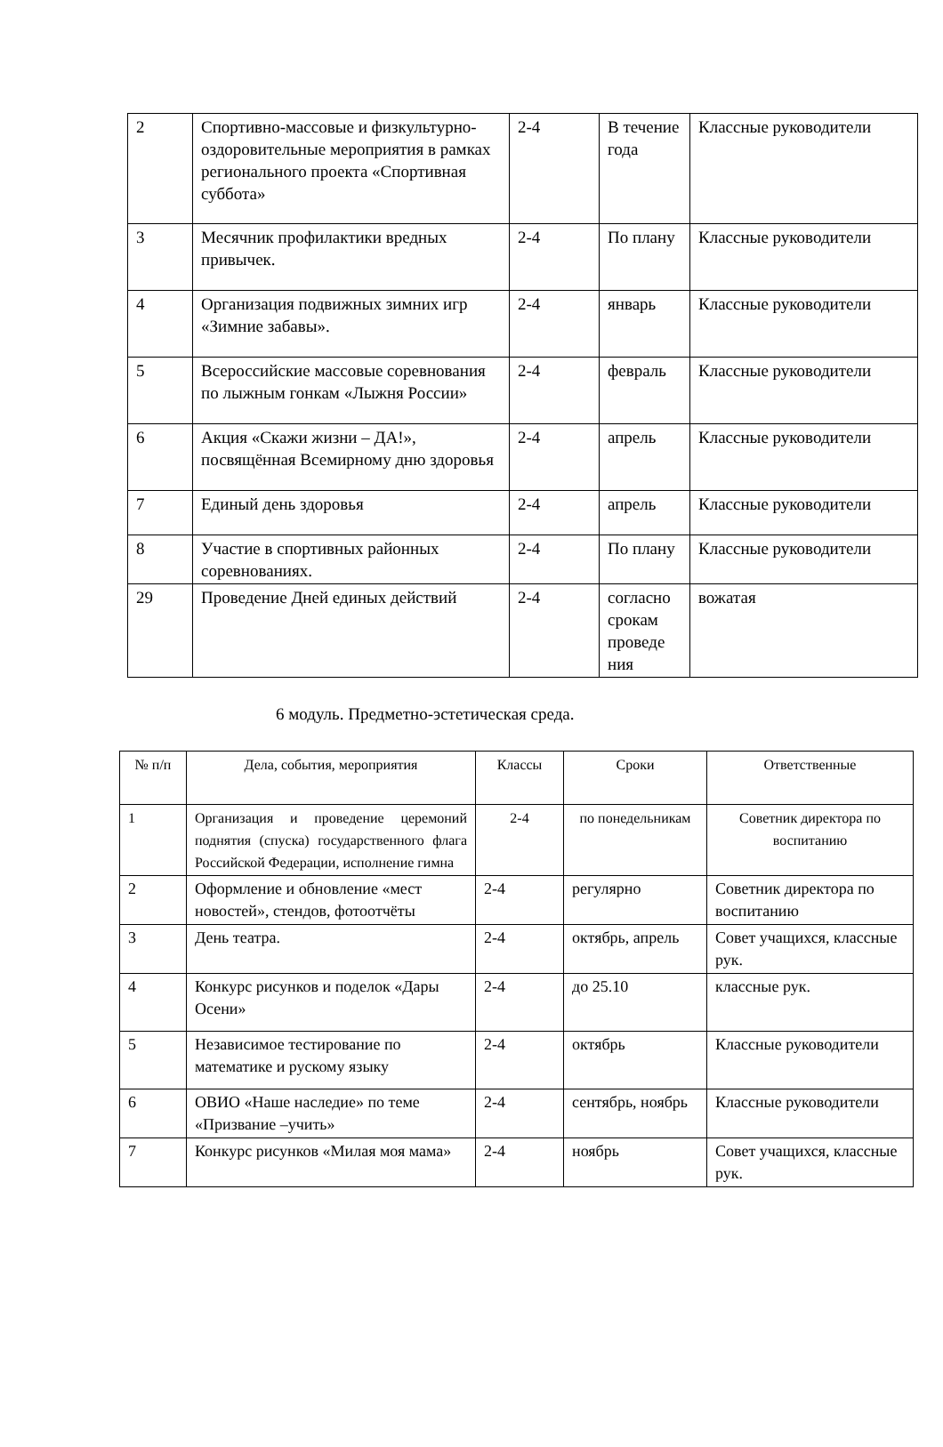| 2 | Спортивно-массовые и физкультурно-оздоровительные мероприятия в рамках регионального проекта «Спортивная суббота» | 2-4 | В течение года | Классные руководители |
| 3 | Месячник профилактики вредных привычек. | 2-4 | По плану | Классные руководители |
| 4 | Организация подвижных зимних игр «Зимние забавы». | 2-4 | январь | Классные руководители |
| 5 | Всероссийские массовые соревнования по лыжным гонкам «Лыжня России» | 2-4 | февраль | Классные руководители |
| 6 | Акция «Скажи жизни – ДА!», посвящённая Всемирному дню здоровья | 2-4 | апрель | Классные руководители |
| 7 | Единый день здоровья | 2-4 | апрель | Классные руководители |
| 8 | Участие в спортивных районных соревнованиях. | 2-4 | По плану | Классные руководители |
| 29 | Проведение Дней единых действий | 2-4 | согласно срокам проведе ния | вожатая |
6 модуль. Предметно-эстетическая среда.
| № п/п | Дела, события, мероприятия | Классы | Сроки | Ответственные |
| --- | --- | --- | --- | --- |
| 1 | Организация и проведение церемоний поднятия (спуска) государственного флага Российской Федерации, исполнение гимна | 2-4 | по понедельникам | Советник директора по воспитанию |
| 2 | Оформление и обновление «мест новостей», стендов, фотоотчёты | 2-4 | регулярно | Советник директора по воспитанию |
| 3 | День театра. | 2-4 | октябрь, апрель | Совет учащихся, классные рук. |
| 4 | Конкурс рисунков и поделок «Дары Осени» | 2-4 | до 25.10 | классные рук. |
| 5 | Независимое тестирование по математике и рускому языку | 2-4 | октябрь | Классные руководители |
| 6 | ОВИО «Наше наследие» по теме «Призвание –учить» | 2-4 | сентябрь, ноябрь | Классные руководители |
| 7 | Конкурс рисунков «Милая моя мама» | 2-4 | ноябрь | Совет учащихся, классные рук. |